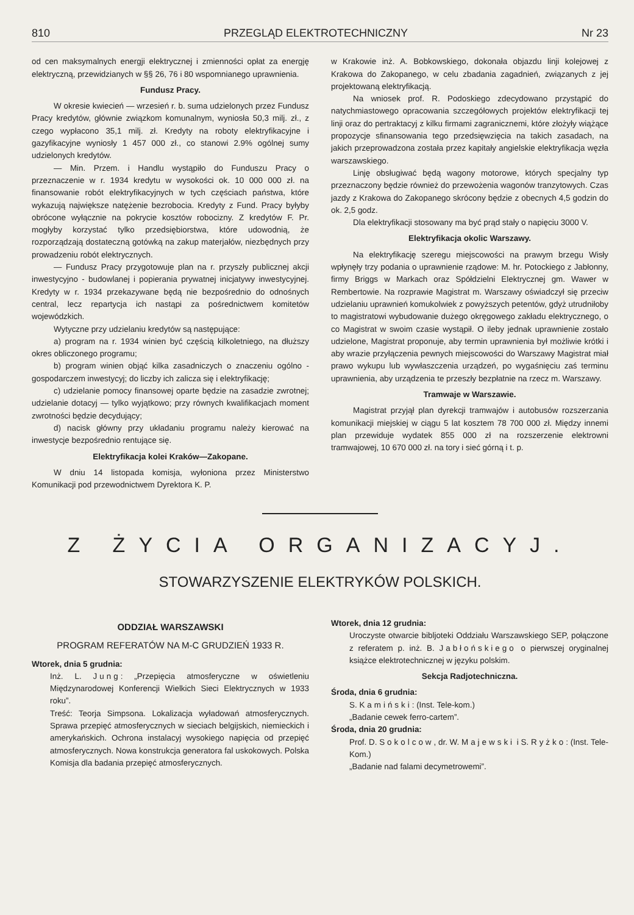810 PRZEGLĄD ELEKTROTECHNICZNY Nr 23
od cen maksymalnych energji elektrycznej i zmienności opłat za energję elektryczną, przewidzianych w §§ 26, 76 i 80 wspomnianego uprawnienia.
Fundusz Pracy.
W okresie kwiecień — wrzesień r. b. suma udzielonych przez Fundusz Pracy kredytów, głównie związkom komunalnym, wyniosła 50,3 milj. zł., z czego wypłacono 35,1 milj. zł. Kredyty na roboty elektryfikacyjne i gazyfikacyjne wyniosły 1 457 000 zł., co stanowi 2.9% ogólnej sumy udzielonych kredytów.
— Min. Przem. i Handlu wystąpiło do Funduszu Pracy o przeznaczenie w r. 1934 kredytu w wysokości ok. 10 000 000 zł. na finansowanie robót elektryfikacyjnych w tych częściach państwa, które wykazują największe natężenie bezrobocia. Kredyty z Fund. Pracy byłyby obrócone wyłącznie na pokrycie kosztów robocizny. Z kredytów F. Pr. mogłyby korzystać tylko przedsiębiorstwa, które udowodnią, że rozporządzają dostateczną gotówką na zakup materjałów, niezbędnych przy prowadzeniu robót elektrycznych.
— Fundusz Pracy przygotowuje plan na r. przyszły publicznej akcji inwestycyjno - budowlanej i popierania prywatnej inicjatywy inwestycyjnej. Kredyty w r. 1934 przekazywane będą nie bezpośrednio do odnośnych central, lecz repartycja ich nastąpi za pośrednictwem komitetów wojewódzkich.
Wytyczne przy udzielaniu kredytów są następujące:
a) program na r. 1934 winien być częścią kilkoletniego, na dłuższy okres obliczonego programu;
b) program winien objąć kilka zasadniczych o znaczeniu ogólno - gospodarczem inwestycyj; do liczby ich zalicza się i elektryfikację;
c) udzielanie pomocy finansowej oparte będzie na zasadzie zwrotnej; udzielanie dotacyj — tylko wyjątkowo; przy równych kwalifikacjach moment zwrotności będzie decydujący;
d) nacisk główny przy układaniu programu należy kierować na inwestycje bezpośrednio rentujące się.
Elektryfikacja kolei Kraków—Zakopane.
W dniu 14 listopada komisja, wyłoniona przez Ministerstwo Komunikacji pod przewodnictwem Dyrektora K. P.
w Krakowie inż. A. Bobkowskiego, dokonała objazdu linji kolejowej z Krakowa do Zakopanego, w celu zbadania zagadnień, związanych z jej projektowaną elektryfikacją.
Na wniosek prof. R. Podoskiego zdecydowano przystąpić do natychmiastowego opracowania szczegółowych projektów elektryfikacji tej linji oraz do pertraktacyj z kilku firmami zagranicznemi, które złożyły wiążące propozycje sfinansowania tego przedsięwzięcia na takich zasadach, na jakich przeprowadzona została przez kapitały angielskie elektryfikacja węzła warszawskiego.
Linję obsługiwać będą wagony motorowe, których specjalny typ przeznaczony będzie również do przewożenia wagonów tranzytowych. Czas jazdy z Krakowa do Zakopanego skrócony będzie z obecnych 4,5 godzin do ok. 2,5 godz.
Dla elektryfikacji stosowany ma być prąd stały o napięciu 3000 V.
Elektryfikacja okolic Warszawy.
Na elektryfikację szeregu miejscowości na prawym brzegu Wisły wpłynęły trzy podania o uprawnienie rządowe: M. hr. Potockiego z Jabłonny, firmy Briggs w Markach oraz Spółdzielni Elektrycznej gm. Wawer w Rembertowie. Na rozprawie Magistrat m. Warszawy oświadczył się przeciw udzielaniu uprawnień komukolwiek z powyższych petentów, gdyż utrudniłoby to magistratowi wybudowanie dużego okręgowego zakładu elektrycznego, o co Magistrat w swoim czasie wystąpił. O ileby jednak uprawnienie zostało udzielone, Magistrat proponuje, aby termin uprawnienia był możliwie krótki i aby wrazie przyłączenia pewnych miejscowości do Warszawy Magistrat miał prawo wykupu lub wywłaszczenia urządzeń, po wygaśnięciu zaś terminu uprawnienia, aby urządzenia te przeszły bezpłatnie na rzecz m. Warszawy.
Tramwaje w Warszawie.
Magistrat przyjął plan dyrekcji tramwajów i autobusów rozszerzania komunikacji miejskiej w ciągu 5 lat kosztem 78 700 000 zł. Między innemi plan przewiduje wydatek 855 000 zł na rozszerzenie elektrowni tramwajowej, 10 670 000 zł. na tory i sieć górną i t. p.
Z ŻYCIA ORGANIZACYJ.
STOWARZYSZENIE ELEKTRYKÓW POLSKICH.
ODDZIAŁ WARSZAWSKI
PROGRAM REFERATÓW NA M-C GRUDZIEŃ 1933 R.
Wtorek, dnia 5 grudnia:
Inż. L. Jung: „Przepięcia atmosferyczne w oświetleniu Międzynarodowej Konferencji Wielkich Sieci Elektrycznych w 1933 roku”.
Treść: Teorja Simpsona. Lokalizacja wyładowań atmosferycznych. Sprawa przepięć atmosferycznych w sieciach belgijskich, niemieckich i amerykańskich. Ochrona instalacyj wysokiego napięcia od przepięć atmosferycznych. Nowa konstrukcja generatora fal uskokowych. Polska Komisja dla badania przepięć atmosferycznych.
Wtorek, dnia 12 grudnia:
Uroczyste otwarcie bibljoteki Oddziału Warszawskiego SEP, połączone z referatem p. inż. B. Jabłońskiego o pierwszej oryginalnej książce elektrotechnicznej w języku polskim.
Sekcja Radjotechniczna.
Środa, dnia 6 grudnia:
S. Kamiński: (Inst. Tele-kom.)
„Badanie cewek ferro-cartem”.
Środa, dnia 20 grudnia:
Prof. D. Sokolcow, dr. W. Majewski i S. Ryżko: (Inst. Tele-Kom.)
„Badanie nad falami decymetrowemi”.